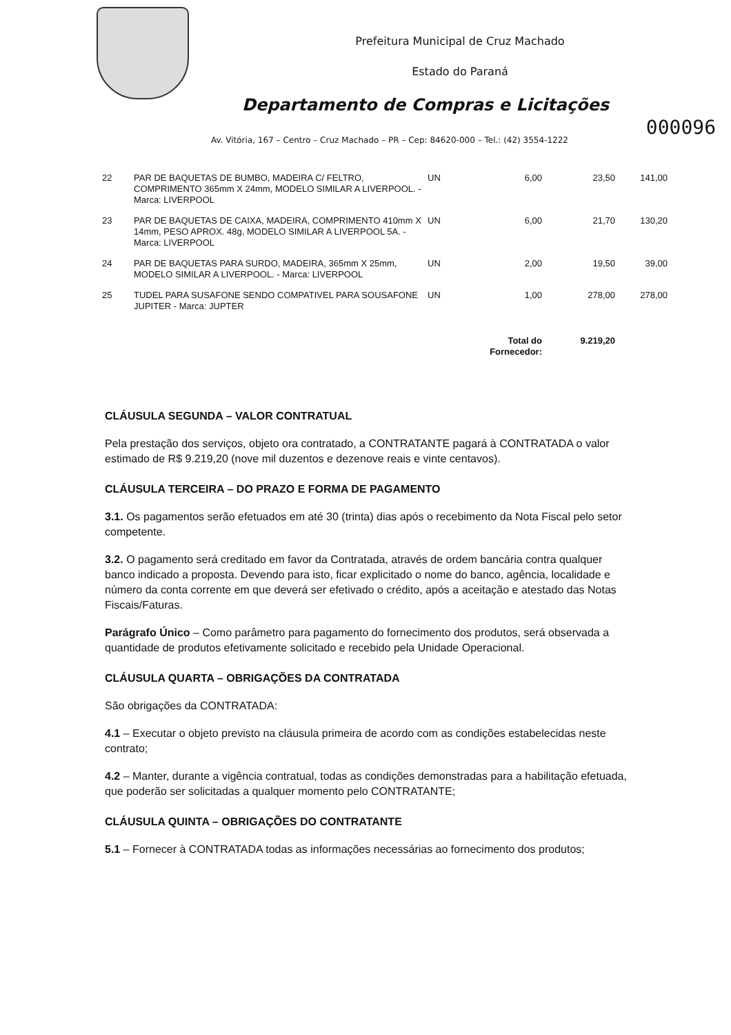Prefeitura Municipal de Cruz Machado
Estado do Paraná
Departamento de Compras e Licitações
000096
Av. Vitória, 167 – Centro – Cruz Machado – PR – Cep: 84620-000 – Tel.: (42) 3554-1222
| 22 | PAR DE BAQUETAS DE BUMBO, MADEIRA C/ FELTRO, COMPRIMENTO 365mm X 24mm, MODELO SIMILAR A LIVERPOOL. - Marca: LIVERPOOL | UN | 6,00 | 23,50 | 141,00 |
| 23 | PAR DE BAQUETAS DE CAIXA, MADEIRA, COMPRIMENTO 410mm X 14mm, PESO APROX. 48g, MODELO SIMILAR A LIVERPOOL 5A. - Marca: LIVERPOOL | UN | 6,00 | 21,70 | 130,20 |
| 24 | PAR DE BAQUETAS PARA SURDO, MADEIRA, 365mm X 25mm, MODELO SIMILAR A LIVERPOOL. - Marca: LIVERPOOL | UN | 2,00 | 19,50 | 39,00 |
| 25 | TUDEL PARA SUSAFONE SENDO COMPATIVEL PARA SOUSAFONE JUPITER - Marca: JUPTER | UN | 1,00 | 278,00 | 278,00 |
| | | Total do Fornecedor: | | 9.219,20 | |
CLÁUSULA SEGUNDA – VALOR CONTRATUAL
Pela prestação dos serviços, objeto ora contratado, a CONTRATANTE pagará à CONTRATADA o valor estimado de R$ 9.219,20 (nove mil duzentos e dezenove reais e vinte centavos).
CLÁUSULA TERCEIRA – DO PRAZO E FORMA DE PAGAMENTO
3.1. Os pagamentos serão efetuados em até 30 (trinta) dias após o recebimento da Nota Fiscal pelo setor competente.
3.2. O pagamento será creditado em favor da Contratada, através de ordem bancária contra qualquer banco indicado a proposta. Devendo para isto, ficar explicitado o nome do banco, agência, localidade e número da conta corrente em que deverá ser efetivado o crédito, após a aceitação e atestado das Notas Fiscais/Faturas.
Parágrafo Único – Como parâmetro para pagamento do fornecimento dos produtos, será observada a quantidade de produtos efetivamente solicitado e recebido pela Unidade Operacional.
CLÁUSULA QUARTA – OBRIGAÇÕES DA CONTRATADA
São obrigações da CONTRATADA:
4.1 – Executar o objeto previsto na cláusula primeira de acordo com as condições estabelecidas neste contrato;
4.2 – Manter, durante a vigência contratual, todas as condições demonstradas para a habilitação efetuada, que poderão ser solicitadas a qualquer momento pelo CONTRATANTE;
CLÁUSULA QUINTA – OBRIGAÇÕES DO CONTRATANTE
5.1 – Fornecer à CONTRATADA todas as informações necessárias ao fornecimento dos produtos;